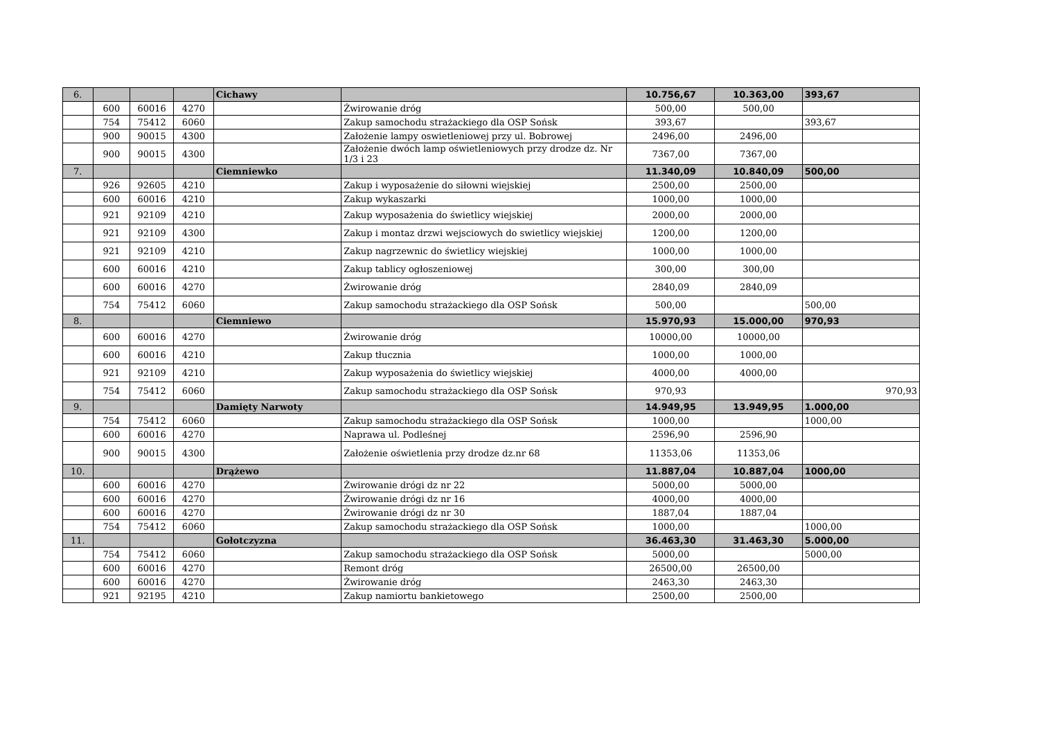| 6. | | | | Cichawy | | 10.756,67 | 10.363,00 | 393,67 |
| | 600 | 60016 | 4270 | | Żwirowanie dróg | 500,00 | 500,00 | |
| | 754 | 75412 | 6060 | | Zakup samochodu strażackiego dla OSP Sońsk | 393,67 | | 393,67 |
| | 900 | 90015 | 4300 | | Założenie lampy oswietleniowej przy ul. Bobrowej | 2496,00 | 2496,00 | |
| | 900 | 90015 | 4300 | | Założenie dwóch lamp oświetleniowych przy drodze dz. Nr 1/3 i 23 | 7367,00 | 7367,00 | |
| 7. | | | | Ciemniewko | | 11.340,09 | 10.840,09 | 500,00 |
| | 926 | 92605 | 4210 | | Zakup i wyposażenie do siłowni wiejskiej | 2500,00 | 2500,00 | |
| | 600 | 60016 | 4210 | | Zakup wykaszarki | 1000,00 | 1000,00 | |
| | 921 | 92109 | 4210 | | Zakup wyposażenia do świetlicy wiejskiej | 2000,00 | 2000,00 | |
| | 921 | 92109 | 4300 | | Zakup i montaz drzwi wejsciowych do swietlicy wiejskiej | 1200,00 | 1200,00 | |
| | 921 | 92109 | 4210 | | Zakup nagrzewnic do świetlicy wiejskiej | 1000,00 | 1000,00 | |
| | 600 | 60016 | 4210 | | Zakup tablicy ogłoszeniowej | 300,00 | 300,00 | |
| | 600 | 60016 | 4270 | | Żwirowanie dróg | 2840,09 | 2840,09 | |
| | 754 | 75412 | 6060 | | Zakup samochodu strażackiego dla OSP Sońsk | 500,00 | | 500,00 |
| 8. | | | | Ciemniewo | | 15.970,93 | 15.000,00 | 970,93 |
| | 600 | 60016 | 4270 | | Żwirowanie dróg | 10000,00 | 10000,00 | |
| | 600 | 60016 | 4210 | | Zakup tłucznia | 1000,00 | 1000,00 | |
| | 921 | 92109 | 4210 | | Zakup wyposażenia do świetlicy wiejskiej | 4000,00 | 4000,00 | |
| | 754 | 75412 | 6060 | | Zakup samochodu strażackiego dla OSP Sońsk | 970,93 | | 970,93 |
| 9. | | | | Damięty Narwoty | | 14.949,95 | 13.949,95 | 1.000,00 |
| | 754 | 75412 | 6060 | | Zakup samochodu strażackiego dla OSP Sońsk | 1000,00 | | 1000,00 |
| | 600 | 60016 | 4270 | | Naprawa ul. Podleśnej | 2596,90 | 2596,90 | |
| | 900 | 90015 | 4300 | | Założenie oświetlenia przy drodze dz.nr 68 | 11353,06 | 11353,06 | |
| 10. | | | | Drążewo | | 11.887,04 | 10.887,04 | 1000,00 |
| | 600 | 60016 | 4270 | | Żwirowanie drógi dz nr 22 | 5000,00 | 5000,00 | |
| | 600 | 60016 | 4270 | | Żwirowanie drógi dz nr 16 | 4000,00 | 4000,00 | |
| | 600 | 60016 | 4270 | | Żwirowanie drógi dz nr 30 | 1887,04 | 1887,04 | |
| | 754 | 75412 | 6060 | | Zakup samochodu strażackiego dla OSP Sońsk | 1000,00 | | 1000,00 |
| 11. | | | | Gołotczyzna | | 36.463,30 | 31.463,30 | 5.000,00 |
| | 754 | 75412 | 6060 | | Zakup samochodu strażackiego dla OSP Sońsk | 5000,00 | | 5000,00 |
| | 600 | 60016 | 4270 | | Remont dróg | 26500,00 | 26500,00 | |
| | 600 | 60016 | 4270 | | Żwirowanie dróg | 2463,30 | 2463,30 | |
| | 921 | 92195 | 4210 | | Zakup namiortu bankietowego | 2500,00 | 2500,00 | |